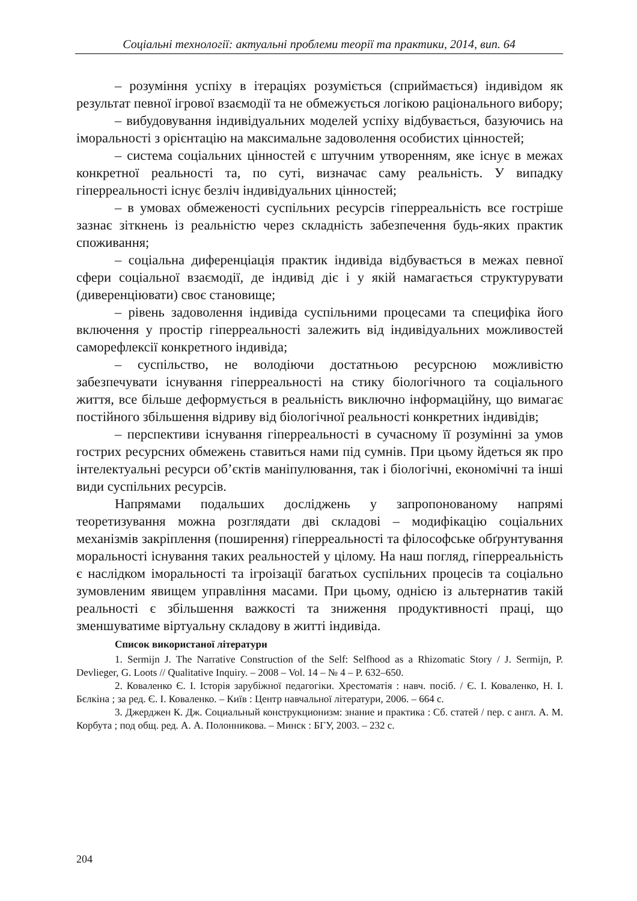Соціальні технології: актуальні проблеми теорії та практики, 2014, вип. 64
– розуміння успіху в ітераціях розуміється (сприймається) індивідом як результат певної ігрової взаємодії та не обмежується логікою раціонального вибору;
– вибудовування індивідуальних моделей успіху відбувається, базуючись на іморальності з орієнтацію на максимальне задоволення особистих цінностей;
– система соціальних цінностей є штучним утворенням, яке існує в межах конкретної реальності та, по суті, визначає саму реальність. У випадку гіперреальності існує безліч індивідуальних цінностей;
– в умовах обмеженості суспільних ресурсів гіперреальність все гостріше зазнає зіткнень із реальністю через складність забезпечення будь-яких практик споживання;
– соціальна диференціація практик індивіда відбувається в межах певної сфери соціальної взаємодії, де індивід діє і у якій намагається структурувати (диверенціювати) своє становище;
– рівень задоволення індивіда суспільними процесами та специфіка його включення у простір гіперреальності залежить від індивідуальних можливостей саморефлексії конкретного індивіда;
– суспільство, не володіючи достатньою ресурсною можливістю забезпечувати існування гіперреальності на стику біологічного та соціального життя, все більше деформується в реальність виключно інформаційну, що вимагає постійного збільшення відриву від біологічної реальності конкретних індивідів;
– перспективи існування гіперреальності в сучасному її розумінні за умов гострих ресурсних обмежень ставиться нами під сумнів. При цьому йдеться як про інтелектуальні ресурси об’єктів маніпулювання, так і біологічні, економічні та інші види суспільних ресурсів.
Напрямами подальших досліджень у запропонованому напрямі теоретизування можна розглядати дві складові – модифікацію соціальних механізмів закріплення (поширення) гіперреальності та філософське обґрунтування моральності існування таких реальностей у цілому. На наш погляд, гіперреальність є наслідком іморальності та ігроізації багатьох суспільних процесів та соціально зумовленим явищем управління масами. При цьому, однією із альтернатив такій реальності є збільшення важкості та зниження продуктивності праці, що зменшуватиме віртуальну складову в житті індивіда.
Список використаної літератури
1. Sermijn J. The Narrative Construction of the Self: Selfhood as a Rhizomatic Story / J. Sermijn, P. Devlieger, G. Loots // Qualitative Inquiry. – 2008 – Vol. 14 – № 4 – P. 632–650.
2. Коваленко Є. І. Історія зарубіжної педагогіки. Хрестоматія : навч. посіб. / Є. І. Коваленко, Н. І. Бєлкіна ; за ред. Є. І. Коваленко. – Київ : Центр навчальної літератури, 2006. – 664 с.
3. Джерджен К. Дж. Социальный конструкционизм: знание и практика : Сб. статей / пер. с англ. А. М. Корбута ; под общ. ред. А. А. Полонникова. – Минск : БГУ, 2003. – 232 с.
204